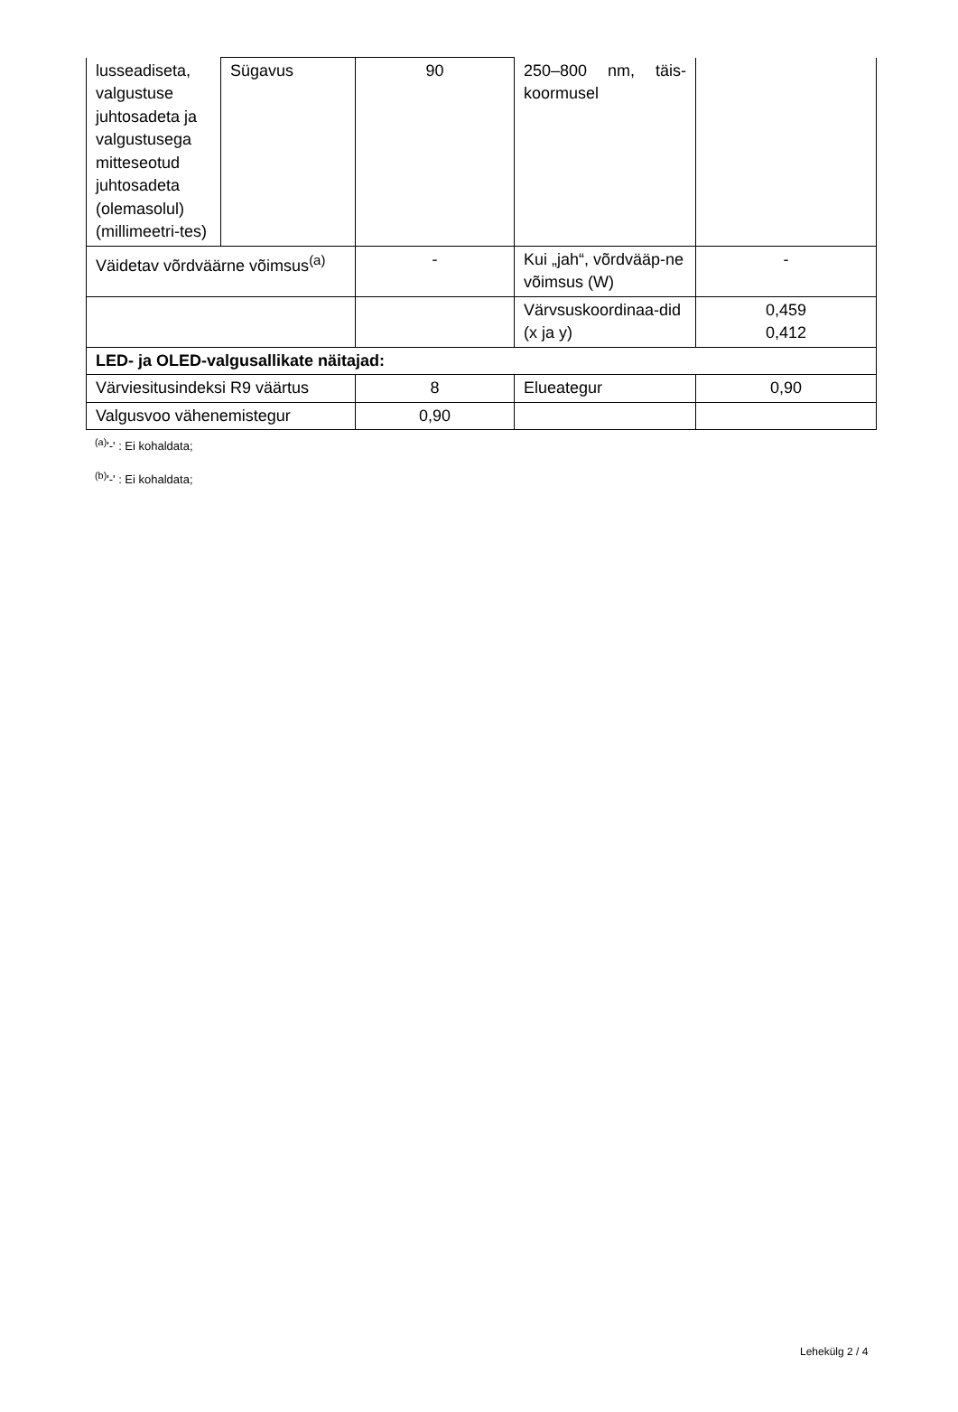| lusseadiseta, valgustuse juhtosadeta ja valgustusega mitteseotud juhtosadeta (olemasolul) (millimeetri-tes) | Sügavus | 90 | 250–800 nm, täis-koormusel | |
| Väidetav võrdväärne võimsus<sup>(a)</sup> | | - | Kui „jah“, võrdvääр-ne võimsus (W) | - |
| | | | Värvsuskoordinaa-did (x ja y) | 0,459 0,412 |
| LED- ja OLED-valgusallikate näitajad: | | | | |
| Värviesitusindeksi R9 väärtus | | 8 | Elueategur | 0,90 |
| Valgusvoo vähenemistegur | | 0,90 | | |
<sup>(a)</sup> '-' : Ei kohaldata;
<sup>(b)</sup> '-' : Ei kohaldata;
Lehekülg 2 / 4